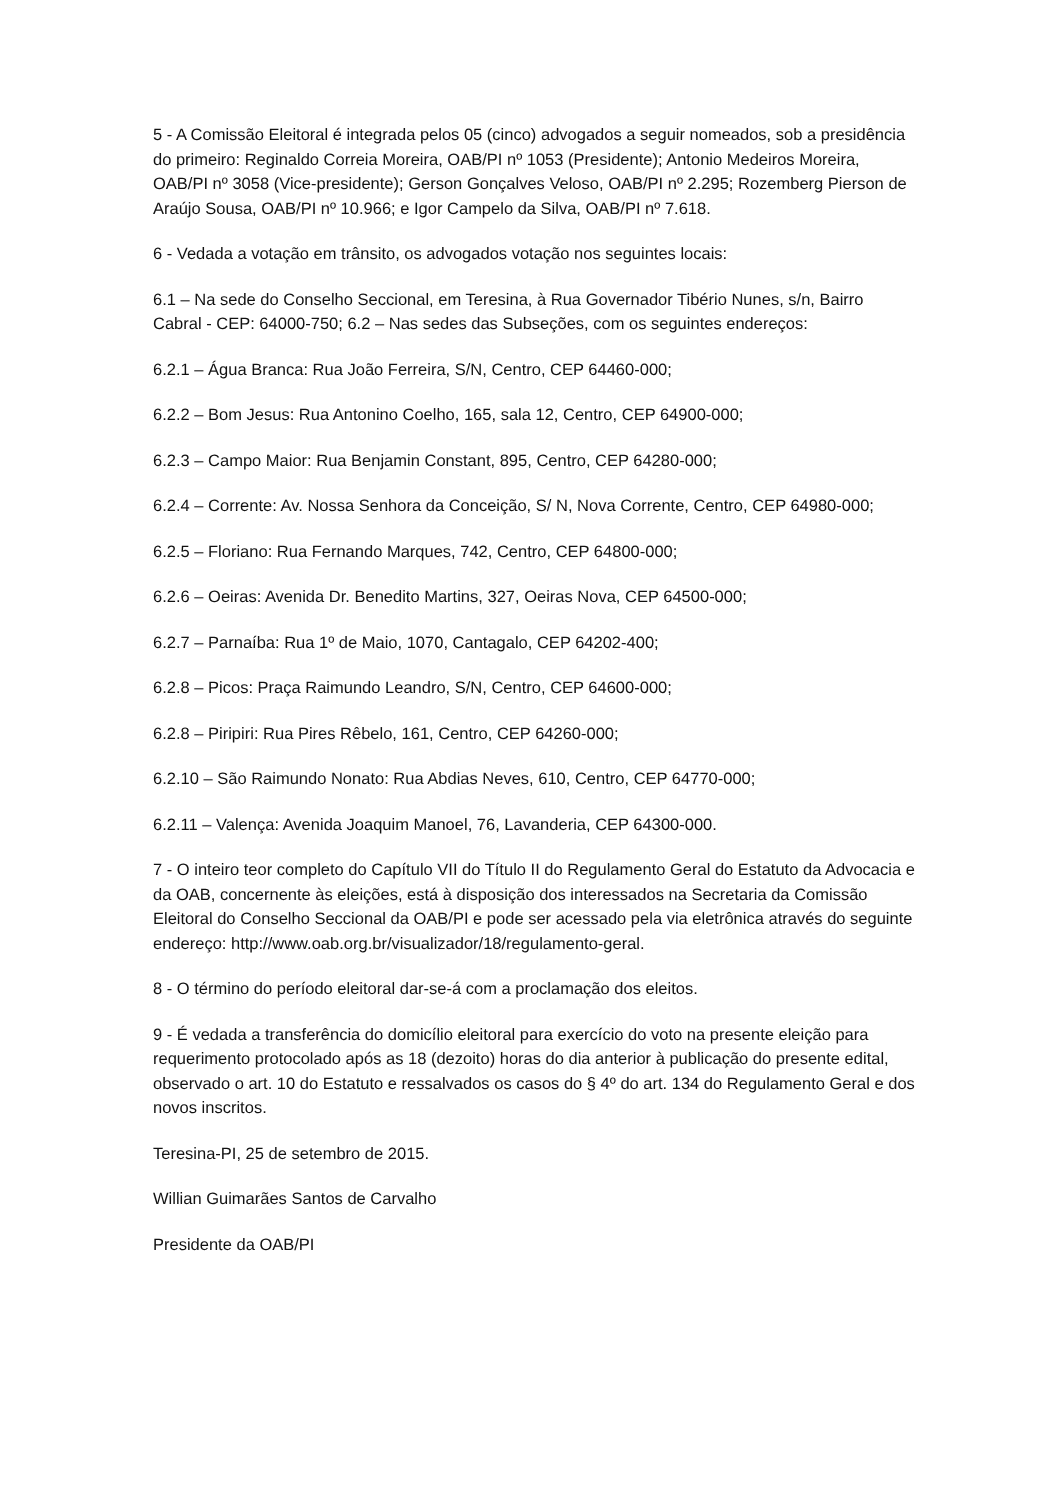5 - A Comissão Eleitoral é integrada pelos 05 (cinco) advogados a seguir nomeados, sob a presidência do primeiro: Reginaldo Correia Moreira, OAB/PI nº 1053 (Presidente); Antonio Medeiros Moreira, OAB/PI nº 3058 (Vice-presidente); Gerson Gonçalves Veloso, OAB/PI nº 2.295; Rozemberg Pierson de Araújo Sousa, OAB/PI nº 10.966; e Igor Campelo da Silva, OAB/PI nº 7.618.
6 - Vedada a votação em trânsito, os advogados votação nos seguintes locais:
6.1 – Na sede do Conselho Seccional, em Teresina, à Rua Governador Tibério Nunes, s/n, Bairro Cabral - CEP: 64000-750; 6.2 – Nas sedes das Subseções, com os seguintes endereços:
6.2.1 – Água Branca: Rua João Ferreira, S/N, Centro, CEP 64460-000;
6.2.2 – Bom Jesus: Rua Antonino Coelho, 165, sala 12, Centro, CEP 64900-000;
6.2.3 – Campo Maior: Rua Benjamin Constant, 895, Centro, CEP 64280-000;
6.2.4 – Corrente: Av. Nossa Senhora da Conceição, S/ N, Nova Corrente, Centro, CEP 64980-000;
6.2.5 – Floriano: Rua Fernando Marques, 742, Centro, CEP 64800-000;
6.2.6 – Oeiras: Avenida Dr. Benedito Martins, 327, Oeiras Nova, CEP 64500-000;
6.2.7 – Parnaíba: Rua 1º de Maio, 1070, Cantagalo, CEP 64202-400;
6.2.8 – Picos: Praça Raimundo Leandro, S/N, Centro, CEP 64600-000;
6.2.8 – Piripiri: Rua Pires Rêbelo, 161, Centro, CEP 64260-000;
6.2.10 – São Raimundo Nonato: Rua Abdias Neves, 610, Centro, CEP 64770-000;
6.2.11 – Valença: Avenida Joaquim Manoel, 76, Lavanderia, CEP 64300-000.
7 - O inteiro teor completo do Capítulo VII do Título II do Regulamento Geral do Estatuto da Advocacia e da OAB, concernente às eleições, está à disposição dos interessados na Secretaria da Comissão Eleitoral do Conselho Seccional da OAB/PI e pode ser acessado pela via eletrônica através do seguinte endereço: http://www.oab.org.br/visualizador/18/regulamento-geral.
8 - O término do período eleitoral dar-se-á com a proclamação dos eleitos.
9 - É vedada a transferência do domicílio eleitoral para exercício do voto na presente eleição para requerimento protocolado após as 18 (dezoito) horas do dia anterior à publicação do presente edital, observado o art. 10 do Estatuto e ressalvados os casos do § 4º do art. 134 do Regulamento Geral e dos novos inscritos.
Teresina-PI, 25 de setembro de 2015.
Willian Guimarães Santos de Carvalho
Presidente da OAB/PI